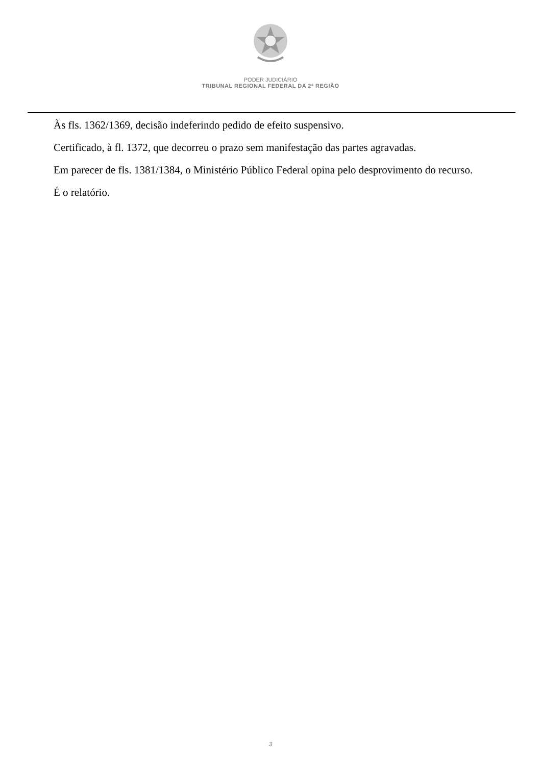PODER JUDICIÁRIO
TRIBUNAL REGIONAL FEDERAL DA 2ª REGIÃO
Às fls. 1362/1369, decisão indeferindo pedido de efeito suspensivo.
Certificado, à fl. 1372, que decorreu o prazo sem manifestação das partes agravadas.
Em parecer de fls. 1381/1384, o Ministério Público Federal opina pelo desprovimento do recurso.
É o relatório.
3